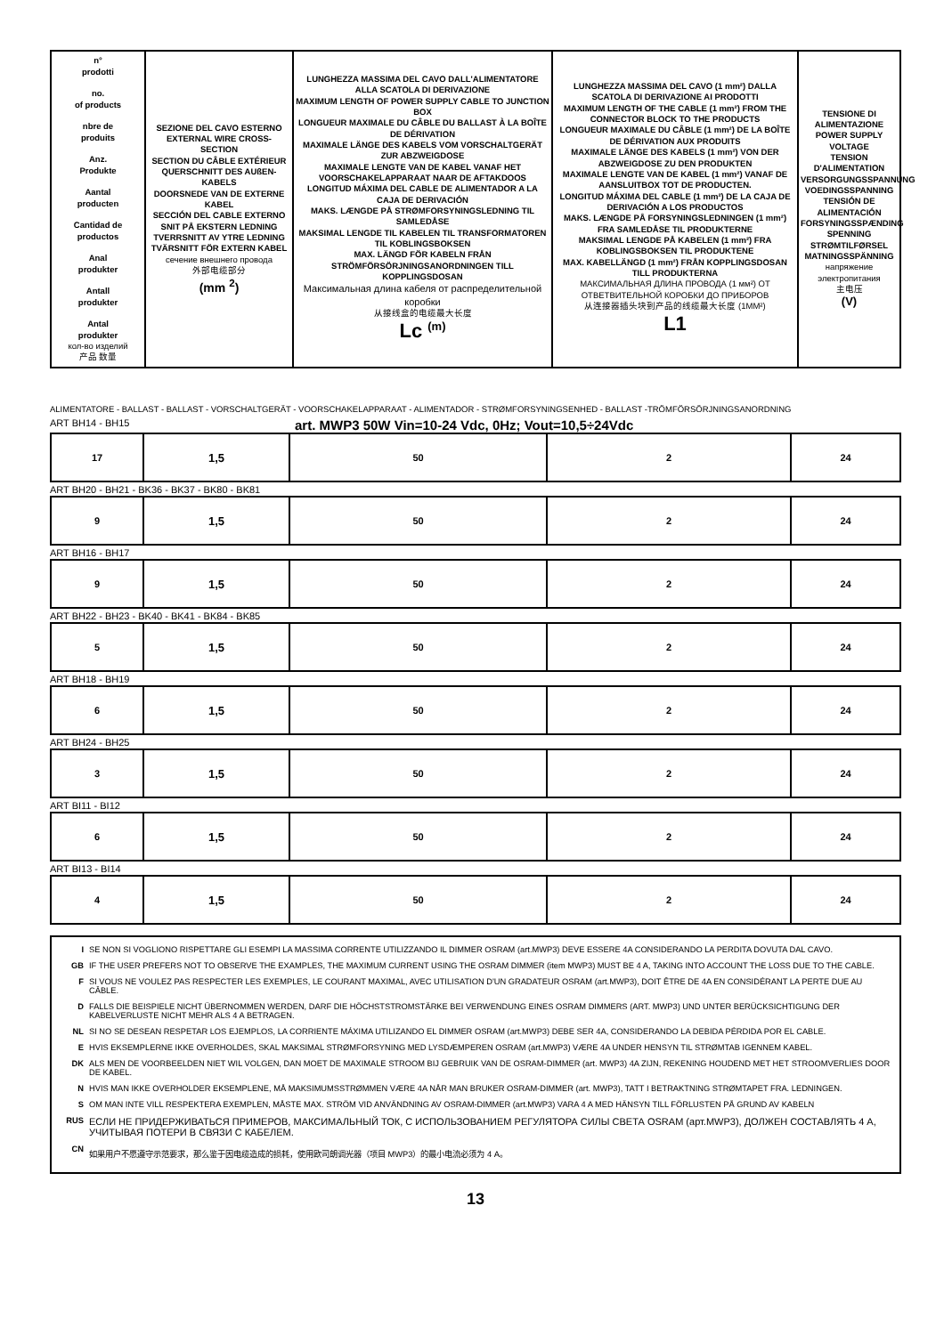| n° prodotti no. of products nbre de produits Anz. Produkte Aantal producten Cantidad de productos Anal produkter Antall produkter Antal produkter кол-во изделий 产品 数量 | SEZIONE DEL CAVO ESTERNO EXTERNAL WIRE CROSS-SECTION SECTION DU CÂBLE EXTÉRIEUR QUERSCHNITT DES AUßEN-KABELS DOORSNEDE VAN DE EXTERNE KABEL SECCIÓN DEL CABLE EXTERNO SNIT PÅ EKSTERN LEDNING TVERRSNITT AV YTRE LEDNING TVÄRSNITT FÖR EXTERN KABEL сечение внешнего провода 外部电缆部分 (mm <sup>2</sup>) | LUNGHEZZA MASSIMA DEL CAVO DALL'ALIMENTATORE ALLA SCATOLA DI DERIVAZIONE MAXIMUM LENGTH OF POWER SUPPLY CABLE TO JUNCTION BOX LONGUEUR MAXIMALE DU CÂBLE DU BALLAST À LA BOÎTE DE DÉRIVATION MAXIMALE LÄNGE DES KABELS VOM VORSCHALTGERÄT ZUR ABZWEIGDOSE MAXIMALE LENGTE VAN DE KABEL VANAF HET VOORSCHAKELAPPARAAT NAAR DE AFTAKDOOS LONGITUD MÁXIMA DEL CABLE DE ALIMENTADOR A LA CAJA DE DERIVACIÓN MAKS. LÆNGDE PÅ STRØMFORSYNINGSLEDNING TIL SAMLEDÅSE MAKSIMAL LENGDE TIL KABELEN TIL TRANSFORMATOREN TIL KOBLINGSBOKSEN MAX. LÄNGD FÖR KABELN FRÅN STRÖMFÖRSÖRJNINGSANORDNINGEN TILL KOPPLINGSDOSAN Максимальная длина кабеля от распределительной коробки 从接线盒的电缆最大长度 Lc <sup>(m)</sup> | LUNGHEZZA MASSIMA DEL CAVO (1 mm²) DALLA SCATOLA DI DERIVAZIONE AI PRODOTTI MAXIMUM LENGTH OF THE CABLE (1 mm²) FROM THE CONNECTOR BLOCK TO THE PRODUCTS LONGUEUR MAXIMALE DU CÂBLE (1 mm²) DE LA BOÎTE DE DÉRIVATION AUX PRODUITS MAXIMALE LÄNGE DES KABELS (1 mm²) VON DER ABZWEIGDOSE ZU DEN PRODUKTEN MAXIMALE LENGTE VAN DE KABEL (1 mm²) VANAF DE AANSLUITBOX TOT DE PRODUCTEN. LONGITUD MÁXIMA DEL CABLE (1 mm²) DE LA CAJA DE DERIVACIÓN A LOS PRODUCTOS MAKS. LÆNGDE PÅ FORSYNINGSLEDNINGEN (1 mm²) FRA SAMLEDÅSE TIL PRODUKTERNE MAKSIMAL LENGDE PÅ KABELEN (1 mm²) FRA KOBLINGSBOKSEN TIL PRODUKTENE MAX. KABELLÄNGD (1 mm²) FRÅN KOPPLINGSDOSAN TILL PRODUKTERNA МАКСИМАЛЬНАЯ ДЛИНА ПРОВОДА (1 мм²) ОТ ОТВЕТВИТЕЛЬНОЙ КОРОБКИ ДО ПРИБОРОВ 从连接器插头块到产品的线缆最大长度 (1MM²) L1 | TENSIONE DI ALIMENTAZIONE POWER SUPPLY VOLTAGE TENSION D'ALIMENTATION VERSORGUNGSSPANNUNG VOEDINGSSPANNING TENSIÓN DE ALIMENTACIÓN FORSYNINGSSPÆNDING SPENNING STRØMTILFØRSEL MATNINGSSPÄNNING напряжение электропитания 主电压 (V) |
ALIMENTATORE - BALLAST - BALLAST - VORSCHALTGERÄT - VOORSCHAKELAPPARAAT - ALIMENTADOR - STRØMFORSYNINGSENHED - BALLAST -TRÖMFÖRSÖRJNINGSANORDNING
ART BH14 - BH15 art. MWP3 50W Vin=10-24 Vdc, 0Hz; Vout=10,5÷24Vdc
| 17 | 1,5 | 50 | 2 | 24 |
ART BH20 - BH21 - BK36 - BK37 - BK80 - BK81
| 9 | 1,5 | 50 | 2 | 24 |
ART BH16 - BH17
| 9 | 1,5 | 50 | 2 | 24 |
ART BH22 - BH23 - BK40 - BK41 - BK84 - BK85
| 5 | 1,5 | 50 | 2 | 24 |
ART BH18 - BH19
| 6 | 1,5 | 50 | 2 | 24 |
ART BH24 - BH25
| 3 | 1,5 | 50 | 2 | 24 |
ART BI11 - BI12
| 6 | 1,5 | 50 | 2 | 24 |
ART BI13 - BI14
| 4 | 1,5 | 50 | 2 | 24 |
I SE NON SI VOGLIONO RISPETTARE GLI ESEMPI LA MASSIMA CORRENTE UTILIZZANDO IL DIMMER OSRAM (art.MWP3) DEVE ESSERE 4A CONSIDERANDO LA PERDITA DOVUTA DAL CAVO.
GB IF THE USER PREFERS NOT TO OBSERVE THE EXAMPLES, THE MAXIMUM CURRENT USING THE OSRAM DIMMER (item MWP3) MUST BE 4 A, TAKING INTO ACCOUNT THE LOSS DUE TO THE CABLE.
F SI VOUS NE VOULEZ PAS RESPECTER LES EXEMPLES, LE COURANT MAXIMAL, AVEC UTILISATION D'UN GRADATEUR OSRAM (art.MWP3), DOIT ÊTRE DE 4A EN CONSIDÉRANT LA PERTE DUE AU CÂBLE.
D FALLS DIE BEISPIELE NICHT ÜBERNOMMEN WERDEN, DARF DIE HÖCHSTSTROMSTÄRKE BEI VERWENDUNG EINES OSRAM DIMMERS (ART. MWP3) UND UNTER BERÜCKSICHTIGUNG DER KABELVERLUSTE NICHT MEHR ALS 4 A BETRAGEN.
NL SI NO SE DESEAN RESPETAR LOS EJEMPLOS, LA CORRIENTE MÁXIMA UTILIZANDO EL DIMMER OSRAM (art.MWP3) DEBE SER 4A, CONSIDERANDO LA DEBIDA PÉRDIDA POR EL CABLE.
E HVIS EKSEMPLERNE IKKE OVERHOLDES, SKAL MAKSIMAL STRØMFORSYNING MED LYSDÆMPEREN OSRAM (art.MWP3) VÆRE 4A UNDER HENSYN TIL STRØMTAB IGENNEM KABEL.
DK ALS MEN DE VOORBEELDEN NIET WIL VOLGEN, DAN MOET DE MAXIMALE STROOM BIJ GEBRUIK VAN DE OSRAM-DIMMER (art. MWP3) 4A ZIJN, REKENING HOUDEND MET HET STROOMVERLIES DOOR DE KABEL.
N HVIS MAN IKKE OVERHOLDER EKSEMPLENE, MÅ MAKSIMUMSSTRØMMEN VÆRE 4A NÅR MAN BRUKER OSRAM-DIMMER (art. MWP3), TATT I BETRAKTNING STRØMTAPET FRA. LEDNINGEN.
S OM MAN INTE VILL RESPEKTERA EXEMPLEN, MÅSTE MAX. STRÖM VID ANVÄNDNING AV OSRAM-DIMMER (art.MWP3) VARA 4 A MED HÄNSYN TILL FÖRLUSTEN PÅ GRUND AV KABELN
RUS ЕСЛИ НЕ ПРИДЕРЖИВАТЬСЯ ПРИМЕРОВ, МАКСИМАЛЬНЫЙ ТОК, С ИСПОЛЬЗОВАНИЕМ РЕГУЛЯТОРА СИЛЫ СВЕТА OSRAM (арт.MWP3), ДОЛЖЕН СОСТАВЛЯТЬ 4 А, УЧИТЫВАЯ ПОТЕРИ В СВЯЗИ С КАБЕЛЕМ.
CN 如果用户不愿遵守示范要求，那么鉴于因电缆造成的损耗，使用欧司朗调光器（项目 MWP3）的最小电流必须为 4 A。
13